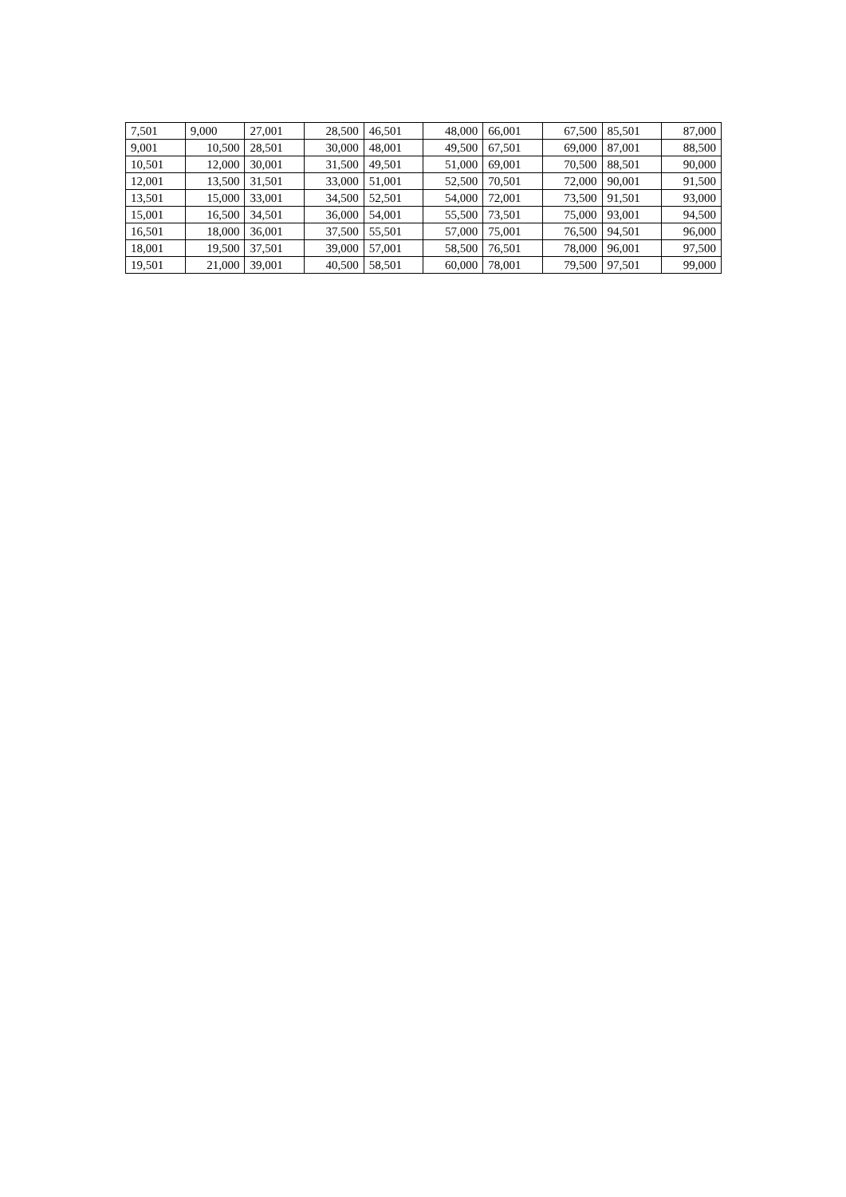| 7,501 | 9,000 | 27,001 | 28,500 | 46,501 | 48,000 | 66,001 | 67,500 | 85,501 | 87,000 |
| 9,001 | 10,500 | 28,501 | 30,000 | 48,001 | 49,500 | 67,501 | 69,000 | 87,001 | 88,500 |
| 10,501 | 12,000 | 30,001 | 31,500 | 49,501 | 51,000 | 69,001 | 70,500 | 88,501 | 90,000 |
| 12,001 | 13,500 | 31,501 | 33,000 | 51,001 | 52,500 | 70,501 | 72,000 | 90,001 | 91,500 |
| 13,501 | 15,000 | 33,001 | 34,500 | 52,501 | 54,000 | 72,001 | 73,500 | 91,501 | 93,000 |
| 15,001 | 16,500 | 34,501 | 36,000 | 54,001 | 55,500 | 73,501 | 75,000 | 93,001 | 94,500 |
| 16,501 | 18,000 | 36,001 | 37,500 | 55,501 | 57,000 | 75,001 | 76,500 | 94,501 | 96,000 |
| 18,001 | 19,500 | 37,501 | 39,000 | 57,001 | 58,500 | 76,501 | 78,000 | 96,001 | 97,500 |
| 19,501 | 21,000 | 39,001 | 40,500 | 58,501 | 60,000 | 78,001 | 79,500 | 97,501 | 99,000 |